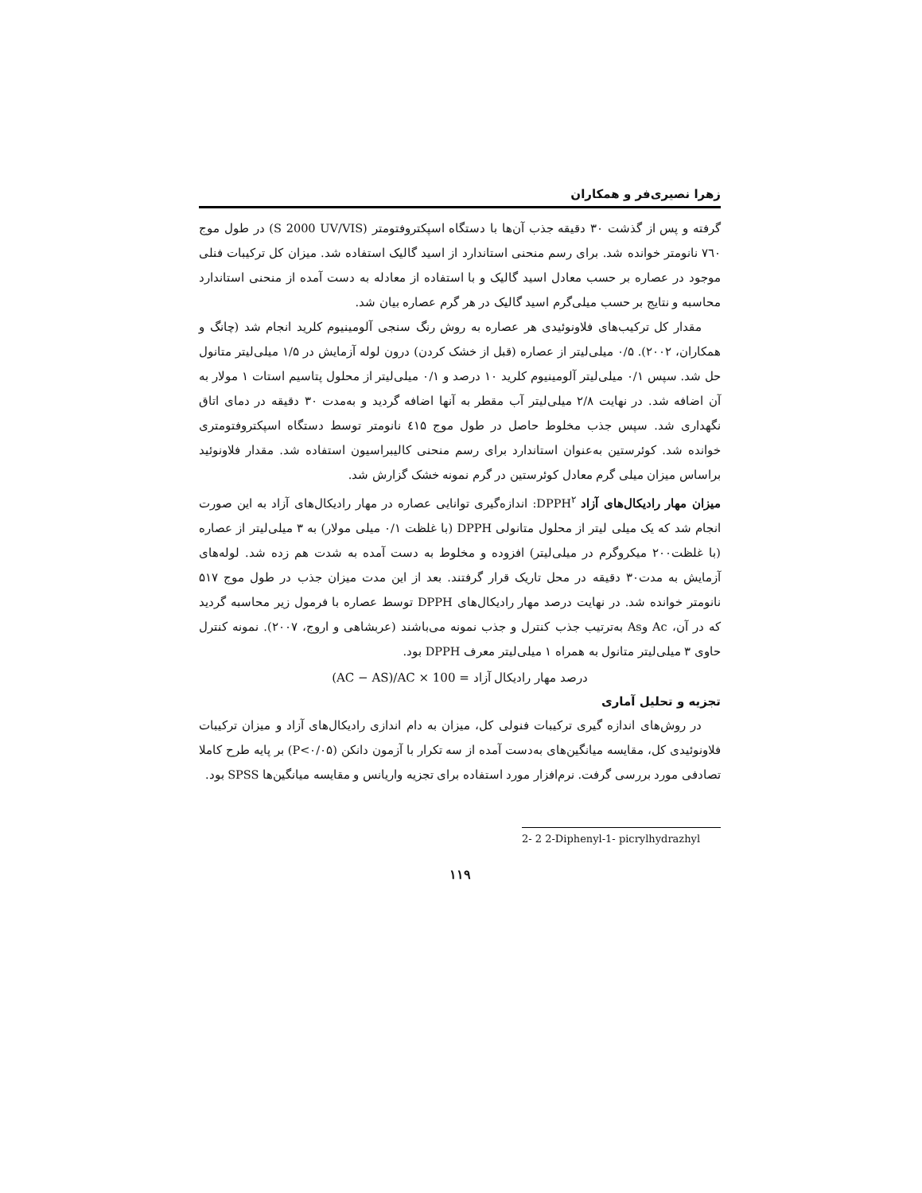زهرا نصیری‌فر و همکاران
گرفته و پس از گذشت ۳۰ دقیقه جذب آن‌ها با دستگاه اسپکتروفتومتر (S 2000 UV/VIS) در طول موج ۷٦۰ نانومتر خوانده شد. برای رسم منحنی استاندارد از اسید گالیک استفاده شد. میزان کل ترکیبات فنلی موجود در عصاره بر حسب معادل اسید گالیک و با استفاده از معادله به دست آمده از منحنی استاندارد محاسبه و نتایج بر حسب میلی‌گرم اسید گالیک در هر گرم عصاره بیان شد.
مقدار کل ترکیب‌های فلاونوئیدی هر عصاره به روش رنگ سنجی آلومینیوم کلرید انجام شد (چانگ و همکاران، ۲۰۰۲). ۰/۵ میلی‌لیتر از عصاره (قبل از خشک کردن) درون لوله آزمایش در ۱/۵ میلی‌لیتر متانول حل شد. سپس ۰/۱ میلی‌لیتر آلومینیوم کلرید ۱۰ درصد و ۰/۱ میلی‌لیتر از محلول پتاسیم استات ۱ مولار به آن اضافه شد. در نهایت ۲/۸ میلی‌لیتر آب مقطر به آنها اضافه گردید و به‌مدت ۳۰ دقیقه در دمای اتاق نگهداری شد. سپس جذب مخلوط حاصل در طول موج ٤۱۵ نانومتر توسط دستگاه اسپکتروفتومتری خوانده شد. کوئرستین به‌عنوان استاندارد برای رسم منحنی کالیبراسیون استفاده شد. مقدار فلاونوئید براساس میزان میلی گرم معادل کوئرستین در گرم نمونه خشک گزارش شد.
میزان مهار رادیکال‌های آزاد DPPH<sup>۲</sup>: اندازه‌گیری توانایی عصاره در مهار رادیکال‌های آزاد به این صورت انجام شد که یک میلی لیتر از محلول متانولی DPPH (با غلظت ۰/۱ میلی مولار) به ۳ میلی‌لیتر از عصاره (با غلظت۲۰۰ میکروگرم در میلی‌لیتر) افزوده و مخلوط به دست آمده به شدت هم زده شد. لوله‌های آزمایش به مدت۳۰ دقیقه در محل تاریک قرار گرفتند. بعد از این مدت میزان جذب در طول موج ۵۱۷ نانومتر خوانده شد. در نهایت درصد مهار رادیکال‌های DPPH توسط عصاره با فرمول زیر محاسبه گردید که در آن، Ac وAs به‌ترتیب جذب کنترل و جذب نمونه می‌باشند (عربشاهی و اروج، ۲۰۰۷). نمونه کنترل حاوی ۳ میلی‌لیتر متانول به همراه ۱ میلی‌لیتر معرف DPPH بود.
درصد مهار رادیکال آزاد = (AC − AS)/AC × 100
تجزیه و تحلیل آماری
در روش‌های اندازه گیری ترکیبات فنولی کل، میزان به دام اندازی رادیکال‌های آزاد و میزان ترکیبات فلاونوئیدی کل، مقایسه میانگین‌های به‌دست آمده از سه تکرار با آزمون دانکن (P<۰/۰۵) بر پایه طرح کاملا تصادفی مورد بررسی گرفت. نرم‌افزار مورد استفاده برای تجزیه واریانس و مقایسه میانگین‌ها SPSS بود.
2- 2 2-Diphenyl-1- picrylhydrazhyl
۱۱۹